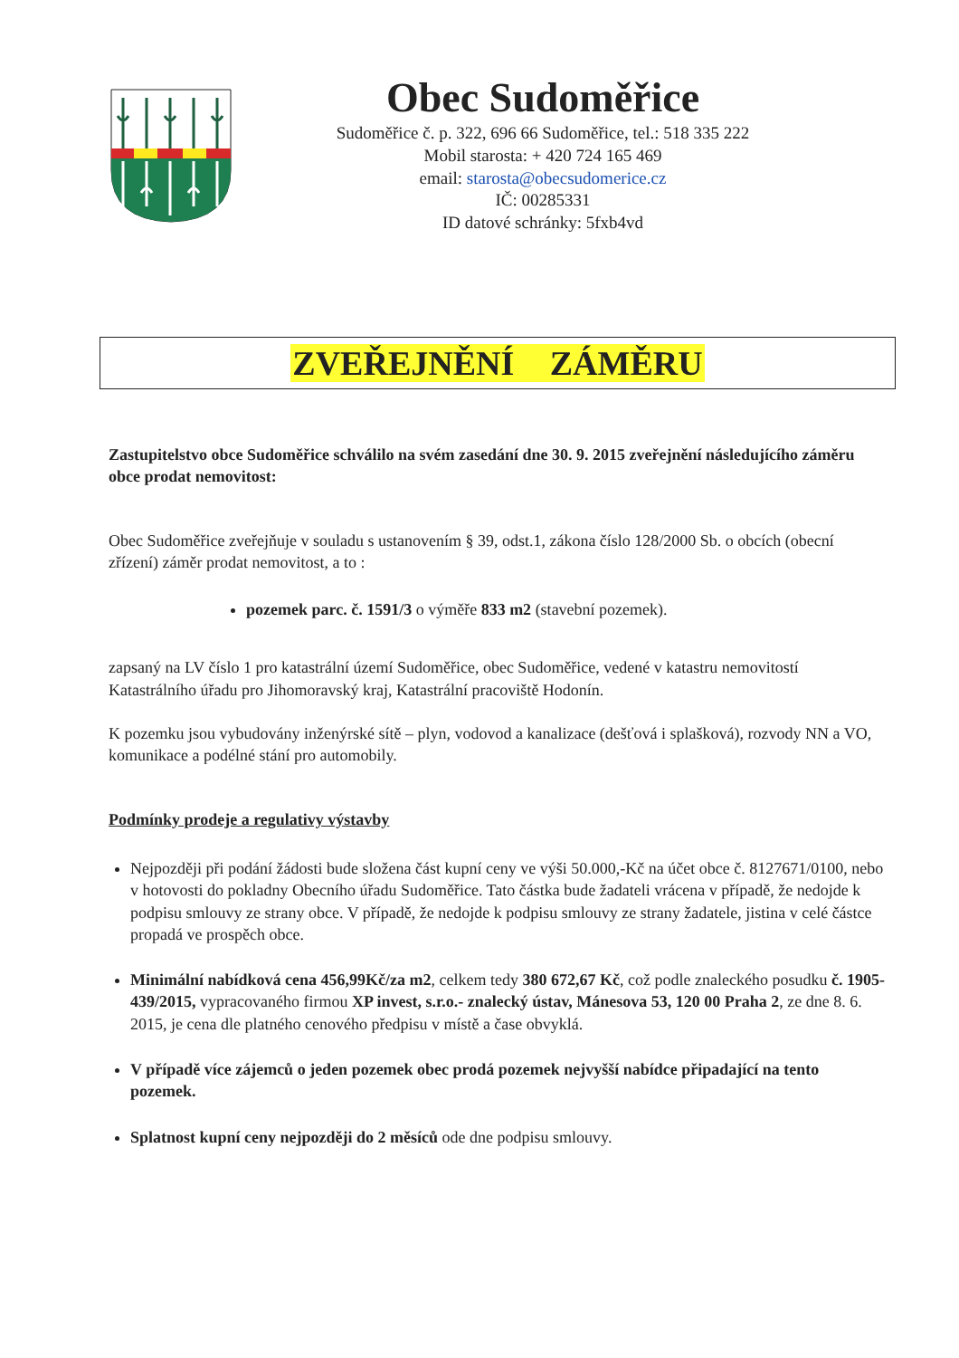Obec Sudoměřice
Sudoměřice č. p. 322, 696 66 Sudoměřice, tel.: 518 335 222
Mobil starosta: + 420 724 165 469
email: starosta@obecsudomerice.cz
IČ: 00285331
ID datové schránky: 5fxb4vd
ZVEŘEJNĚNÍ ZÁMĚRU
Zastupitelstvo obce Sudoměřice schválilo na svém zasedání dne 30. 9. 2015 zveřejnění následujícího záměru obce prodat nemovitost:
Obec Sudoměřice zveřejňuje v souladu s ustanovením § 39, odst.1, zákona číslo 128/2000 Sb. o obcích (obecní zřízení) záměr prodat nemovitost, a to :
pozemek parc. č. 1591/3 o výměře 833 m2 (stavební pozemek).
zapsaný na LV číslo 1 pro katastrální území Sudoměřice, obec Sudoměřice, vedené v katastru nemovitostí Katastrálního úřadu pro Jihomoravský kraj, Katastrální pracoviště Hodonín.
K pozemku jsou vybudovány inženýrské sítě – plyn, vodovod a kanalizace (dešťová i splašková), rozvody NN a VO, komunikace a podélné stání pro automobily.
Podmínky prodeje a regulativy výstavby
Nejpozději při podání žádosti bude složena část kupní ceny ve výši 50.000,-Kč na účet obce č. 8127671/0100, nebo v hotovosti do pokladny Obecního úřadu Sudoměřice. Tato částka bude žadateli vrácena v případě, že nedojde k podpisu smlouvy ze strany obce. V případě, že nedojde k podpisu smlouvy ze strany žadatele, jistina v celé částce propadá ve prospěch obce.
Minimální nabídková cena 456,99Kč/za m2, celkem tedy 380 672,67 Kč, což podle znaleckého posudku č. 1905-439/2015, vypracovaného firmou XP invest, s.r.o.- znalecký ústav, Mánesova 53, 120 00 Praha 2, ze dne 8. 6. 2015, je cena dle platného cenového předpisu v místě a čase obvyklá.
V případě více zájemců o jeden pozemek obec prodá pozemek nejvyšší nabídce připadající na tento pozemek.
Splatnost kupní ceny nejpozději do 2 měsíců ode dne podpisu smlouvy.